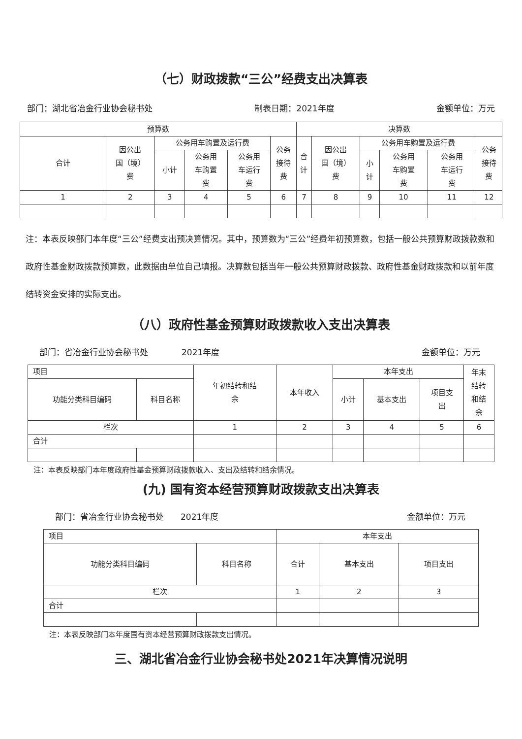（七）财政拨款“三公”经费支出决算表
部门：湖北省冶金行业协会秘书处 制表日期：2021年度 金额单位：万元
| 预算数 | | | | | | 决算数 | | | | | |
| --- | --- | --- | --- | --- | --- | --- | --- | --- | --- | --- | --- |
| 合计 | 因公出 国（境） 费 | 公务用车购置及运行费 | | | 公务 接待 费 | 合 计 | 因公出 国（境） 费 | 公务用车购置及运行费 | | | 公务 接待 费 |
| | | 小计 | 公务用 车购置 费 | 公务用 车运行 费 | | | | 小 计 | 公务用 车购置 费 | 公务用 车运行 费 | |
| 1 | 2 | 3 | 4 | 5 | 6 | 7 | 8 | 9 | 10 | 11 | 12 |
注：本表反映部门本年度“三公”经费支出预决算情况。其中，预算数为“三公”经费年初预算数，包括一般公共预算财政拨款数和政府性基金财政拨款预算数，此数据由单位自己填报。决算数包括当年一般公共预算财政拨款、政府性基金财政拨款和以前年度结转资金安排的实际支出。
（八）政府性基金预算财政拨款收入支出决算表
部门：省冶金行业协会秘书处　　　　2021年度 金额单位：万元
| 项目 | | 年初结转和结 余 | 本年收入 | 本年支出 | | | 年末 结转 和结 余 |
| --- | --- | --- | --- | --- | --- | --- | --- |
| 功能分类科目编码 | 科目名称 | | | 小计 | 基本支出 | 项目支 出 | |
| 栏次 | | 1 | 2 | 3 | 4 | 5 | 6 |
| 合计 | | | | | | | |
注：本表反映部门本年度政府性基金预算财政拨款收入、支出及结转和结余情况。
(九) 国有资本经营预算财政拨款支出决算表
部门：省冶金行业协会秘书处　　2021年度 金额单位：万元
| 项目 | | 本年支出 | | |
| --- | --- | --- | --- | --- |
| 功能分类科目编码 | 科目名称 | 合计 | 基本支出 | 项目支出 |
| 栏次 | | 1 | 2 | 3 |
| 合计 | | | | |
注：本表反映部门本年度国有资本经营预算财政拨款支出情况。
三、湖北省冶金行业协会秘书处2021年决算情况说明